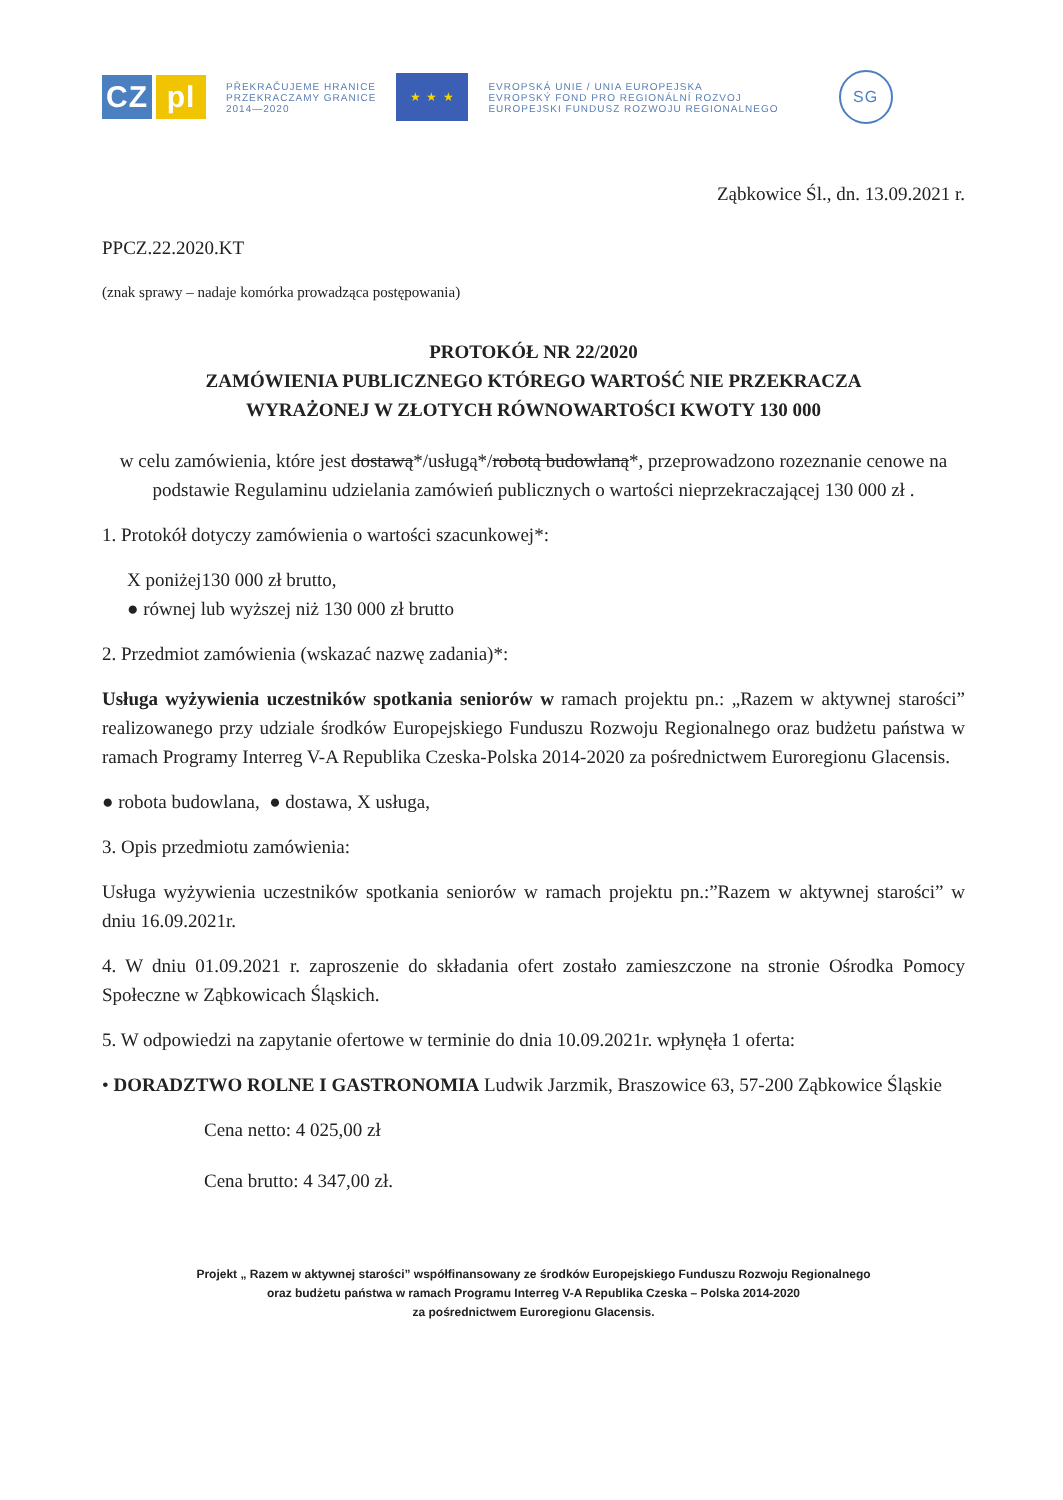CZ pl
PŘEKRAČUJEME HRANICE
PRZEKRACZAMY GRANICE
2014—2020
★ ★ ★
EVROPSKÁ UNIE / UNIA EUROPEJSKA
EVROPSKÝ FOND PRO REGIONÁLNÍ ROZVOJ
EUROPEJSKI FUNDUSZ ROZWOJU REGIONALNEGO
SG
Ząbkowice Śl., dn. 13.09.2021 r.
PPCZ.22.2020.KT
(znak sprawy – nadaje komórka prowadząca postępowania)
PROTOKÓŁ NR 22/2020
ZAMÓWIENIA PUBLICZNEGO KTÓREGO WARTOŚĆ NIE PRZEKRACZA
WYRAŻONEJ W ZŁOTYCH RÓWNOWARTOŚCI KWOTY 130 000
w celu zamówienia, które jest dostawą*/usługą*/robotą budowlaną*, przeprowadzono rozeznanie cenowe na podstawie Regulaminu udzielania zamówień publicznych o wartości nieprzekraczającej 130 000 zł .
1. Protokół dotyczy zamówienia o wartości szacunkowej*:
X poniżej130 000 zł brutto,
● równej lub wyższej niż 130 000 zł brutto
2. Przedmiot zamówienia (wskazać nazwę zadania)*:
Usługa wyżywienia uczestników spotkania seniorów w ramach projektu pn.: „Razem w aktywnej starości” realizowanego przy udziale środków Europejskiego Funduszu Rozwoju Regionalnego oraz budżetu państwa w ramach Programy Interreg V-A Republika Czeska-Polska 2014-2020 za pośrednictwem Euroregionu Glacensis.
● robota budowlana, ● dostawa, X usługa,
3. Opis przedmiotu zamówienia:
Usługa wyżywienia uczestników spotkania seniorów w ramach projektu pn.:”Razem w aktywnej starości” w dniu 16.09.2021r.
4. W dniu 01.09.2021 r. zaproszenie do składania ofert zostało zamieszczone na stronie Ośrodka Pomocy Społeczne w Ząbkowicach Śląskich.
5. W odpowiedzi na zapytanie ofertowe w terminie do dnia 10.09.2021r. wpłynęła 1 oferta:
• DORADZTWO ROLNE I GASTRONOMIA Ludwik Jarzmik, Braszowice 63, 57-200 Ząbkowice Śląskie
Cena netto: 4 025,00 zł
Cena brutto: 4 347,00 zł.
Projekt „ Razem w aktywnej starości” współfinansowany ze środków Europejskiego Funduszu Rozwoju Regionalnego
oraz budżetu państwa w ramach Programu Interreg V-A Republika Czeska – Polska 2014-2020
za pośrednictwem Euroregionu Glacensis.